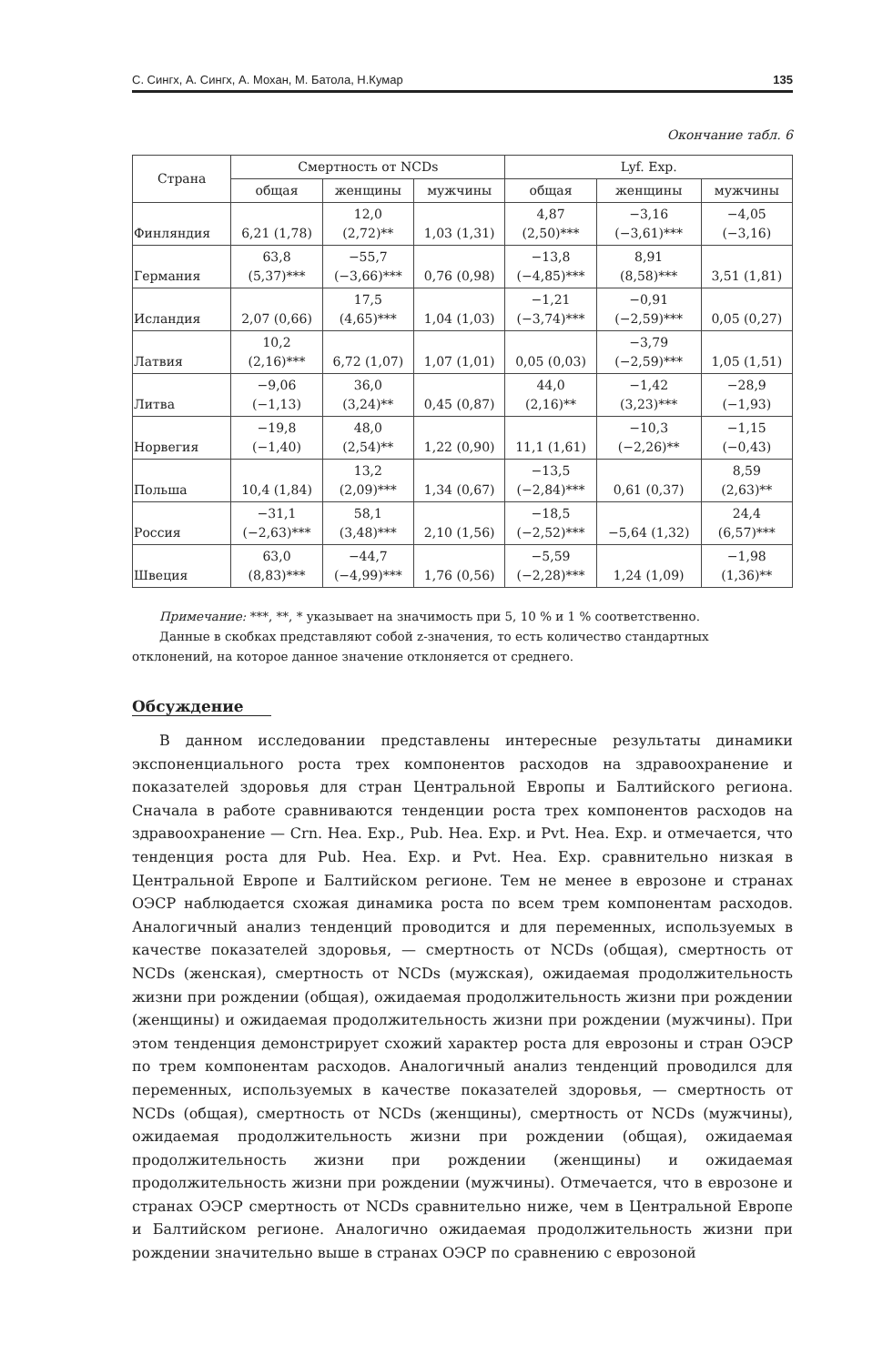С. Сингх, А. Сингх, А. Мохан, М. Батола, Н.Кумар 135
Окончание табл. 6
| Страна | Смертность от NCDs | | | Lyf. Exp. | | |
| --- | --- | --- | --- | --- | --- | --- |
| | общая | женщины | мужчины | общая | женщины | мужчины |
| Финляндия | 6,21 (1,78) | 12,0 (2,72)** | 1,03 (1,31) | 4,87 (2,50)*** | −3,16 (−3,61)*** | −4,05 (−3,16) |
| Германия | 63,8 (5,37)*** | −55,7 (−3,66)*** | 0,76 (0,98) | −13,8 (−4,85)*** | 8,91 (8,58)*** | 3,51 (1,81) |
| Исландия | 2,07 (0,66) | 17,5 (4,65)*** | 1,04 (1,03) | −1,21 (−3,74)*** | −0,91 (−2,59)*** | 0,05 (0,27) |
| Латвия | 10,2 (2,16)*** | 6,72 (1,07) | 1,07 (1,01) | 0,05 (0,03) | −3,79 (−2,59)*** | 1,05 (1,51) |
| Литва | −9,06 (−1,13) | 36,0 (3,24)** | 0,45 (0,87) | 44,0 (2,16)** | −1,42 (3,23)*** | −28,9 (−1,93) |
| Норвегия | −19,8 (−1,40) | 48,0 (2,54)** | 1,22 (0,90) | 11,1 (1,61) | −10,3 (−2,26)** | −1,15 (−0,43) |
| Польша | 10,4 (1,84) | 13,2 (2,09)*** | 1,34 (0,67) | −13,5 (−2,84)*** | 0,61 (0,37) | 8,59 (2,63)** |
| Россия | −31,1 (−2,63)*** | 58,1 (3,48)*** | 2,10 (1,56) | −18,5 (−2,52)*** | −5,64 (1,32) | 24,4 (6,57)*** |
| Швеция | 63,0 (8,83)*** | −44,7 (−4,99)*** | 1,76 (0,56) | −5,59 (−2,28)*** | 1,24 (1,09) | −1,98 (1,36)** |
Примечание: ***, **, * указывает на значимость при 5, 10 % и 1 % соответственно.
Данные в скобках представляют собой z-значения, то есть количество стандартных отклонений, на которое данное значение отклоняется от среднего.
Обсуждение
В данном исследовании представлены интересные результаты динамики экспоненциального роста трех компонентов расходов на здравоохранение и показателей здоровья для стран Центральной Европы и Балтийского региона. Сначала в работе сравниваются тенденции роста трех компонентов расходов на здравоохранение — Crn. Hea. Exp., Pub. Hea. Exp. и Pvt. Hea. Exp. и отмечается, что тенденция роста для Pub. Hea. Exp. и Pvt. Hea. Exp. сравнительно низкая в Центральной Европе и Балтийском регионе. Тем не менее в еврозоне и странах ОЭСР наблюдается схожая динамика роста по всем трем компонентам расходов. Аналогичный анализ тенденций проводится и для переменных, используемых в качестве показателей здоровья, — смертность от NCDs (общая), смертность от NCDs (женская), смертность от NCDs (мужская), ожидаемая продолжительность жизни при рождении (общая), ожидаемая продолжительность жизни при рождении (женщины) и ожидаемая продолжительность жизни при рождении (мужчины). При этом тенденция демонстрирует схожий характер роста для еврозоны и стран ОЭСР по трем компонентам расходов. Аналогичный анализ тенденций проводился для переменных, используемых в качестве показателей здоровья, — смертность от NCDs (общая), смертность от NCDs (женщины), смертность от NCDs (мужчины), ожидаемая продолжительность жизни при рождении (общая), ожидаемая продолжительность жизни при рождении (женщины) и ожидаемая продолжительность жизни при рождении (мужчины). Отмечается, что в еврозоне и странах ОЭСР смертность от NCDs сравнительно ниже, чем в Центральной Европе и Балтийском регионе. Аналогично ожидаемая продолжительность жизни при рождении значительно выше в странах ОЭСР по сравнению с еврозоной